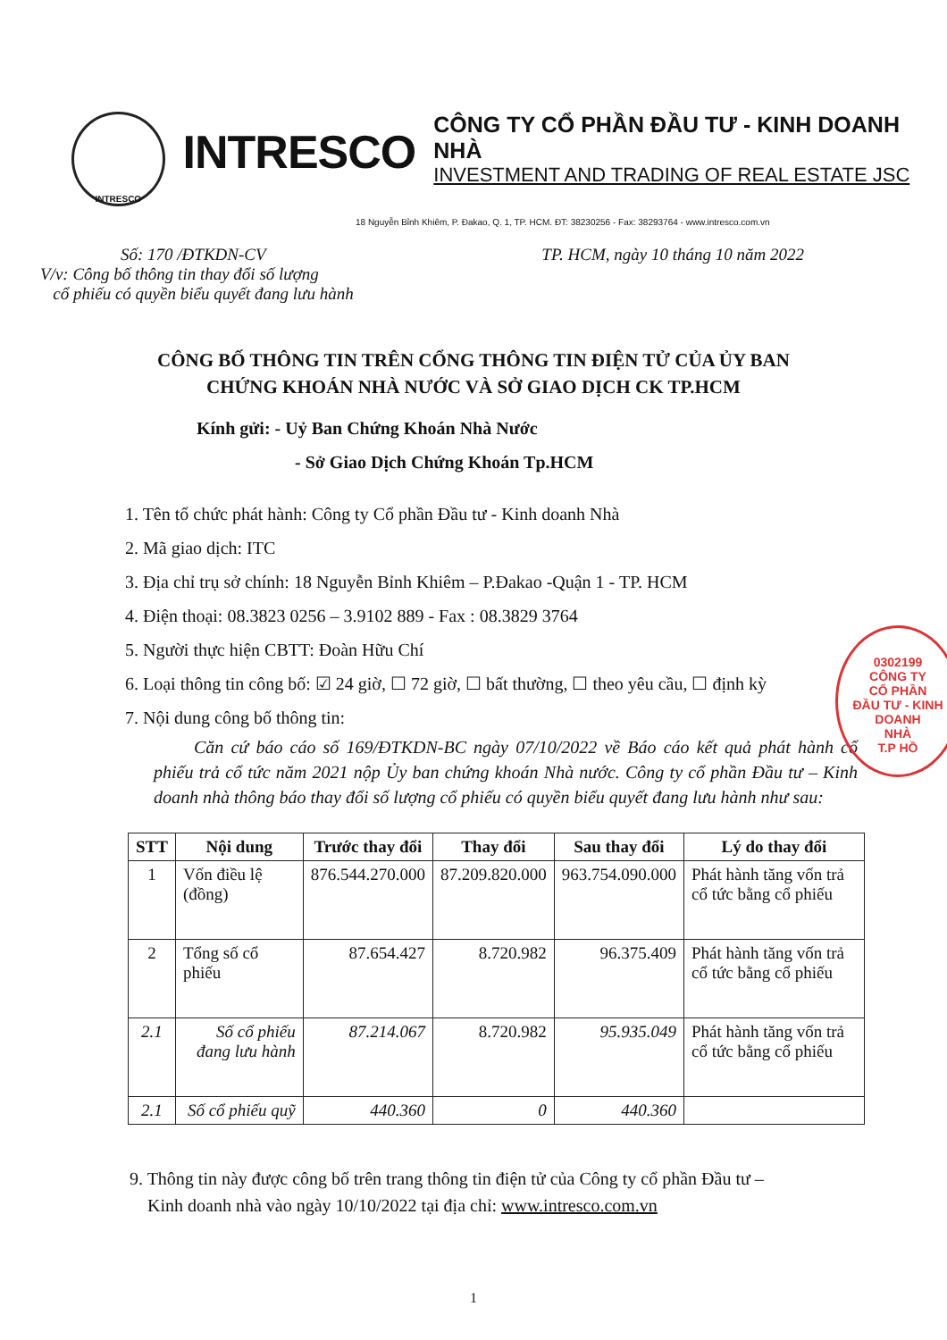INTRESCO
INTRESCO
CÔNG TY CỔ PHẦN ĐẦU TƯ - KINH DOANH NHÀ
INVESTMENT AND TRADING OF REAL ESTATE JSC
18 Nguyễn Bỉnh Khiêm, P. Đakao, Q. 1, TP. HCM. ĐT: 38230256 - Fax: 38293764 - www.intresco.com.vn
Số: 170 /ĐTKDN-CV
V/v: Công bố thông tin thay đổi số lượng
cổ phiếu có quyền biểu quyết đang lưu hành
TP. HCM, ngày 10 tháng 10 năm 2022
CÔNG BỐ THÔNG TIN TRÊN CỔNG THÔNG TIN ĐIỆN TỬ CỦA ỦY BAN
CHỨNG KHOÁN NHÀ NƯỚC VÀ SỞ GIAO DỊCH CK TP.HCM
Kính gửi: - Uỷ Ban Chứng Khoán Nhà Nước
- Sở Giao Dịch Chứng Khoán Tp.HCM
1. Tên tổ chức phát hành: Công ty Cổ phần Đầu tư - Kinh doanh Nhà
2. Mã giao dịch: ITC
3. Địa chỉ trụ sở chính: 18 Nguyễn Bỉnh Khiêm – P.Đakao -Quận 1 - TP. HCM
4. Điện thoại: 08.3823 0256 – 3.9102 889 - Fax : 08.3829 3764
5. Người thực hiện CBTT: Đoàn Hữu Chí
6. Loại thông tin công bố: ☑ 24 giờ, ☐ 72 giờ, ☐ bất thường, ☐ theo yêu cầu, ☐ định kỳ
7. Nội dung công bố thông tin:
Căn cứ báo cáo số 169/ĐTKDN-BC ngày 07/10/2022 về Báo cáo kết quả phát hành cổ phiếu trả cổ tức năm 2021 nộp Ủy ban chứng khoán Nhà nước. Công ty cổ phần Đầu tư – Kinh doanh nhà thông báo thay đổi số lượng cổ phiếu có quyền biểu quyết đang lưu hành như sau:
| STT | Nội dung | Trước thay đổi | Thay đổi | Sau thay đổi | Lý do thay đổi |
| --- | --- | --- | --- | --- | --- |
| 1 | Vốn điều lệ (đồng) | 876.544.270.000 | 87.209.820.000 | 963.754.090.000 | Phát hành tăng vốn trả cổ tức bằng cổ phiếu |
| 2 | Tổng số cổ phiếu | 87.654.427 | 8.720.982 | 96.375.409 | Phát hành tăng vốn trả cổ tức bằng cổ phiếu |
| 2.1 | Số cổ phiếu đang lưu hành | 87.214.067 | 8.720.982 | 95.935.049 | Phát hành tăng vốn trả cổ tức bằng cổ phiếu |
| 2.1 | Số cổ phiếu quỹ | 440.360 | 0 | 440.360 | |
9. Thông tin này được công bố trên trang thông tin điện tử của Công ty cổ phần Đầu tư –
Kinh doanh nhà vào ngày 10/10/2022 tại địa chỉ: www.intresco.com.vn
1
0302199
CÔNG TY
CỔ PHẦN
ĐẦU TƯ - KINH DOANH
NHÀ
T.P HỒ